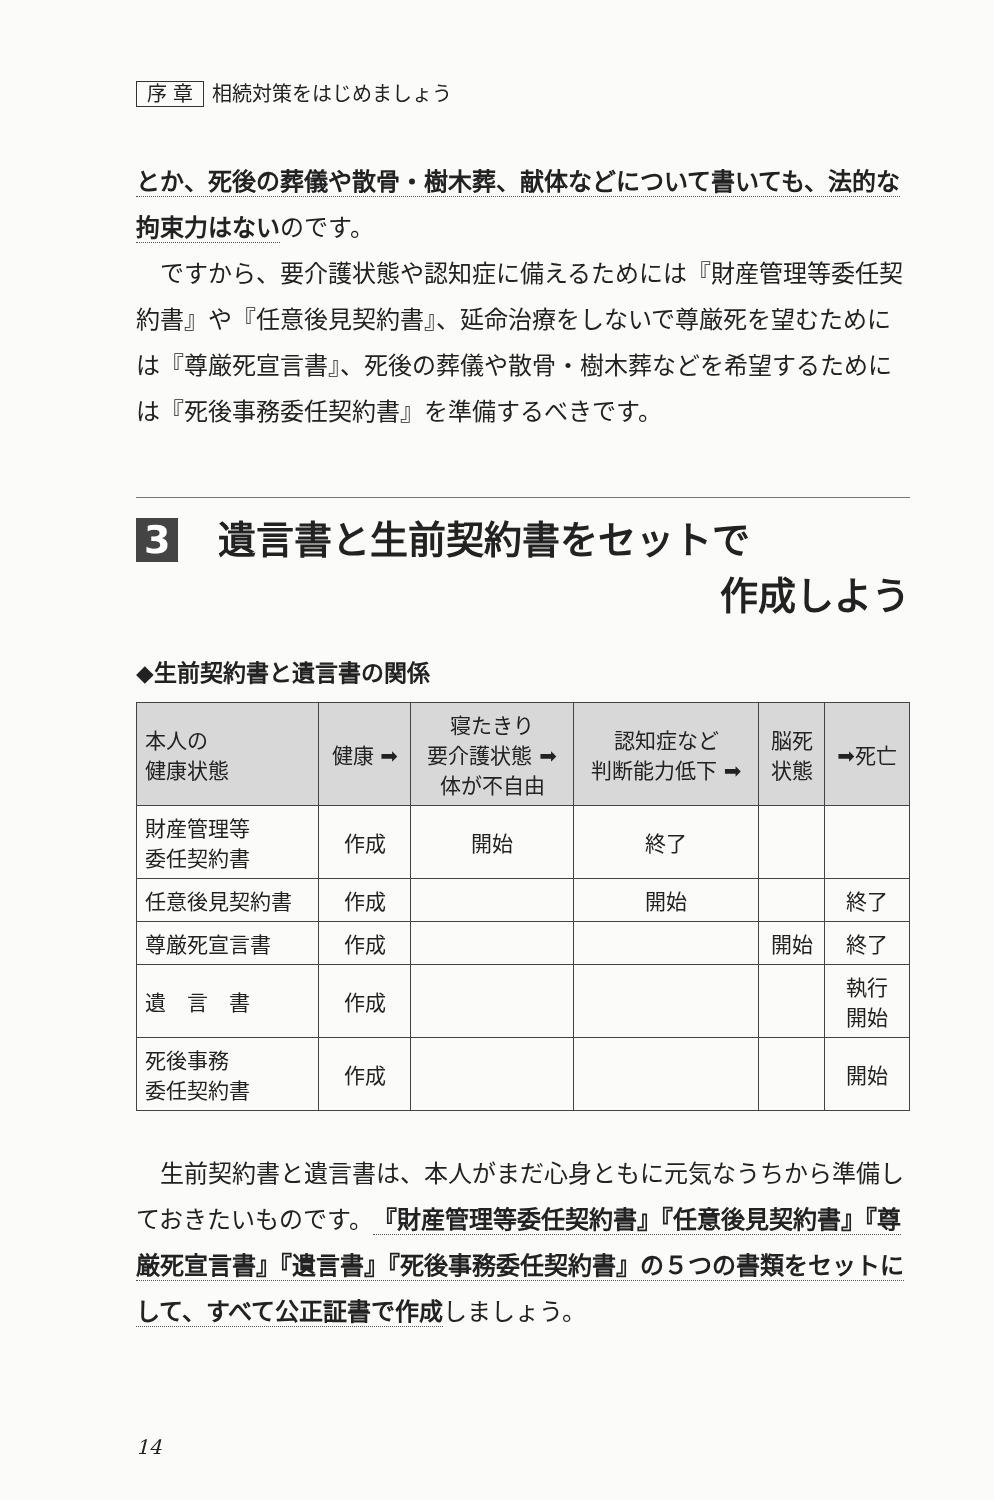序 章 相続対策をはじめましょう
とか、死後の葬儀や散骨・樹木葬、献体などについて書いても、法的な拘束力はないのです。
ですから、要介護状態や認知症に備えるためには『財産管理等委任契約書』や『任意後見契約書』、延命治療をしないで尊厳死を望むためには『尊厳死宣言書』、死後の葬儀や散骨・樹木葬などを希望するためには『死後事務委任契約書』を準備するべきです。
3 遺言書と生前契約書をセットで
作成しよう
◆生前契約書と遺言書の関係
| 本人の 健康状態 | 健康 ➡ | 寝たきり 要介護状態 ➡ 体が不自由 | 認知症など 判断能力低下 ➡ | 脳死 状態 | ➡死亡 |
| --- | --- | --- | --- | --- | --- |
| 財産管理等 委任契約書 | 作成 | 開始 | 終了 | | |
| 任意後見契約書 | 作成 | | 開始 | | 終了 |
| 尊厳死宣言書 | 作成 | | | 開始 | 終了 |
| 遺 言 書 | 作成 | | | | 執行 開始 |
| 死後事務 委任契約書 | 作成 | | | | 開始 |
生前契約書と遺言書は、本人がまだ心身ともに元気なうちから準備しておきたいものです。『財産管理等委任契約書』『任意後見契約書』『尊厳死宣言書』『遺言書』『死後事務委任契約書』の５つの書類をセットにして、すべて公正証書で作成しましょう。
14